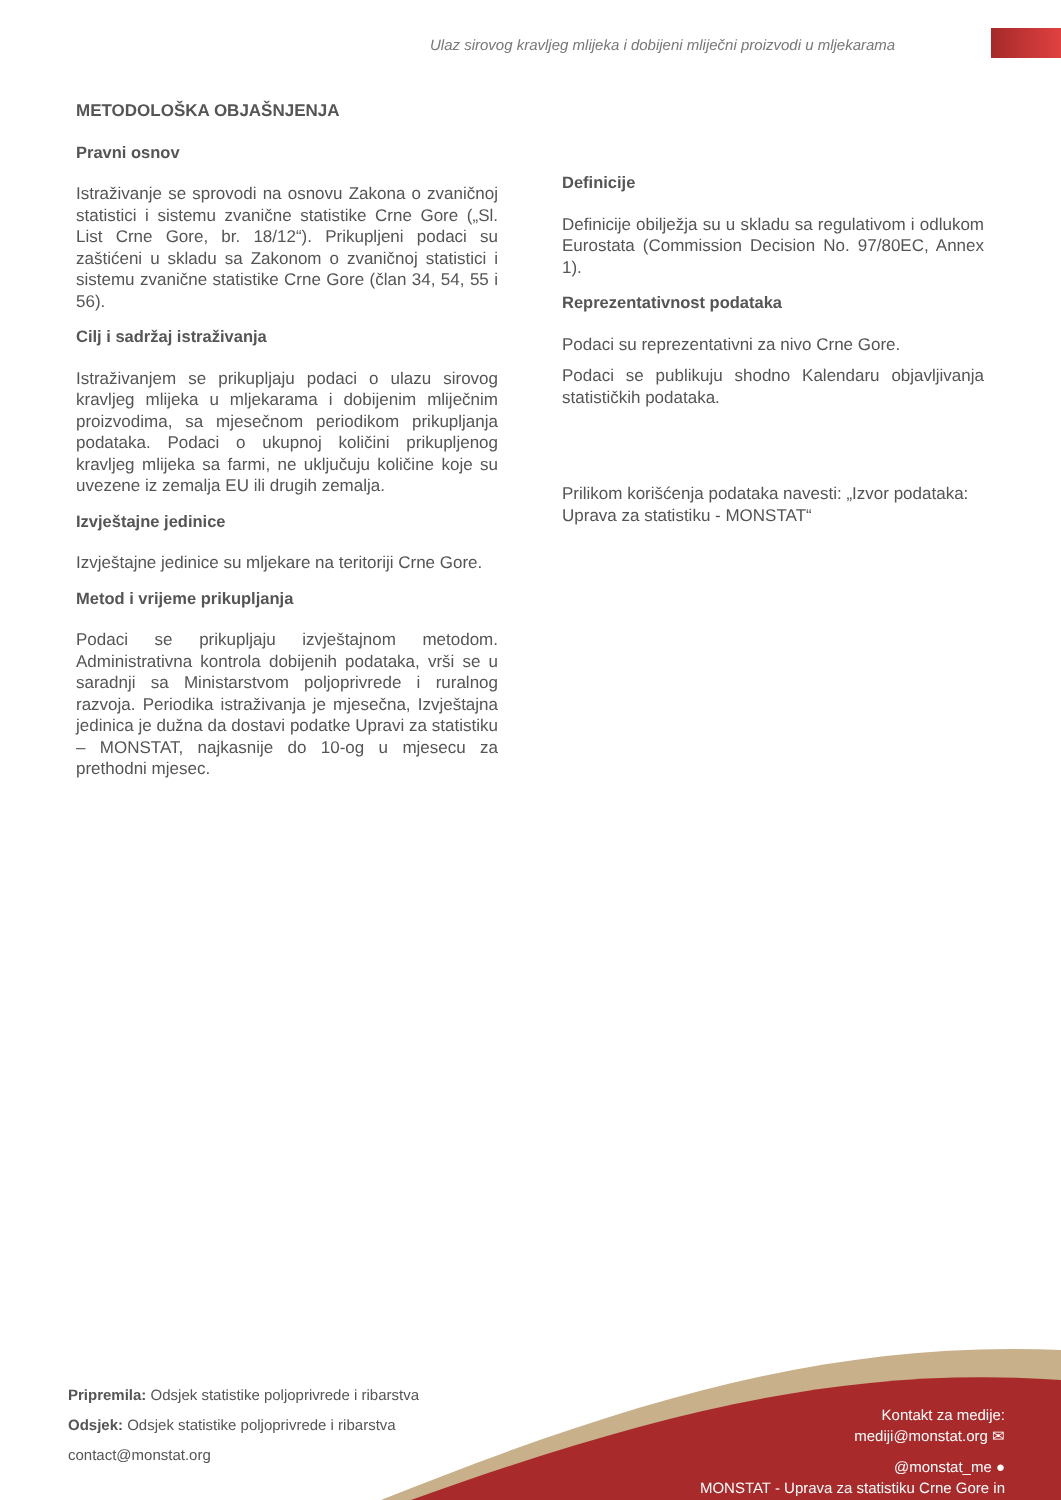Ulaz sirovog kravljeg mlijeka i dobijeni mliječni proizvodi u mljekarama
METODOLOŠKA OBJAŠNJENJA
Pravni osnov
Istraživanje se sprovodi na osnovu Zakona o zvaničnoj statistici i sistemu zvanične statistike Crne Gore („Sl. List Crne Gore, br. 18/12“). Prikupljeni podaci su zaštićeni u skladu sa Zakonom o zvaničnoj statistici i sistemu zvanične statistike Crne Gore (član 34, 54, 55 i 56).
Cilj i sadržaj istraživanja
Istraživanjem se prikupljaju podaci o ulazu sirovog kravljeg mlijeka u mljekarama i dobijenim mliječnim proizvodima, sa mjesečnom periodikom prikupljanja podataka. Podaci o ukupnoj količini prikupljenog kravljeg mlijeka sa farmi, ne uključuju količine koje su uvezene iz zemalja EU ili drugih zemalja.
Izvještajne jedinice
Izvještajne jedinice su mljekare na teritoriji Crne Gore.
Metod i vrijeme prikupljanja
Podaci se prikupljaju izvještajnom metodom. Administrativna kontrola dobijenih podataka, vrši se u saradnji sa Ministarstvom poljoprivrede i ruralnog razvoja. Periodika istraživanja je mjesečna, Izvještajna jedinica je dužna da dostavi podatke Upravi za statistiku – MONSTAT, najkasnije do 10-og u mjesecu za prethodni mjesec.
Definicije
Definicije obilježja su u skladu sa regulativom i odlukom Eurostata (Commission Decision No. 97/80EC, Annex 1).
Reprezentativnost podataka
Podaci su reprezentativni za nivo Crne Gore.
Podaci se publikuju shodno Kalendaru objavljivanja statističkih podataka.
Prilikom korišćenja podataka navesti: „Izvor podataka: Uprava za statistiku - MONSTAT“
Pripremila: Odsjek statistike poljoprivrede i ribarstva
Odsjek: Odsjek statistike poljoprivrede i ribarstva
contact@monstat.org
Kontakt za medije:
mediji@monstat.org ✉
@monstat_me ●
MONSTAT - Uprava za statistiku Crne Gore in